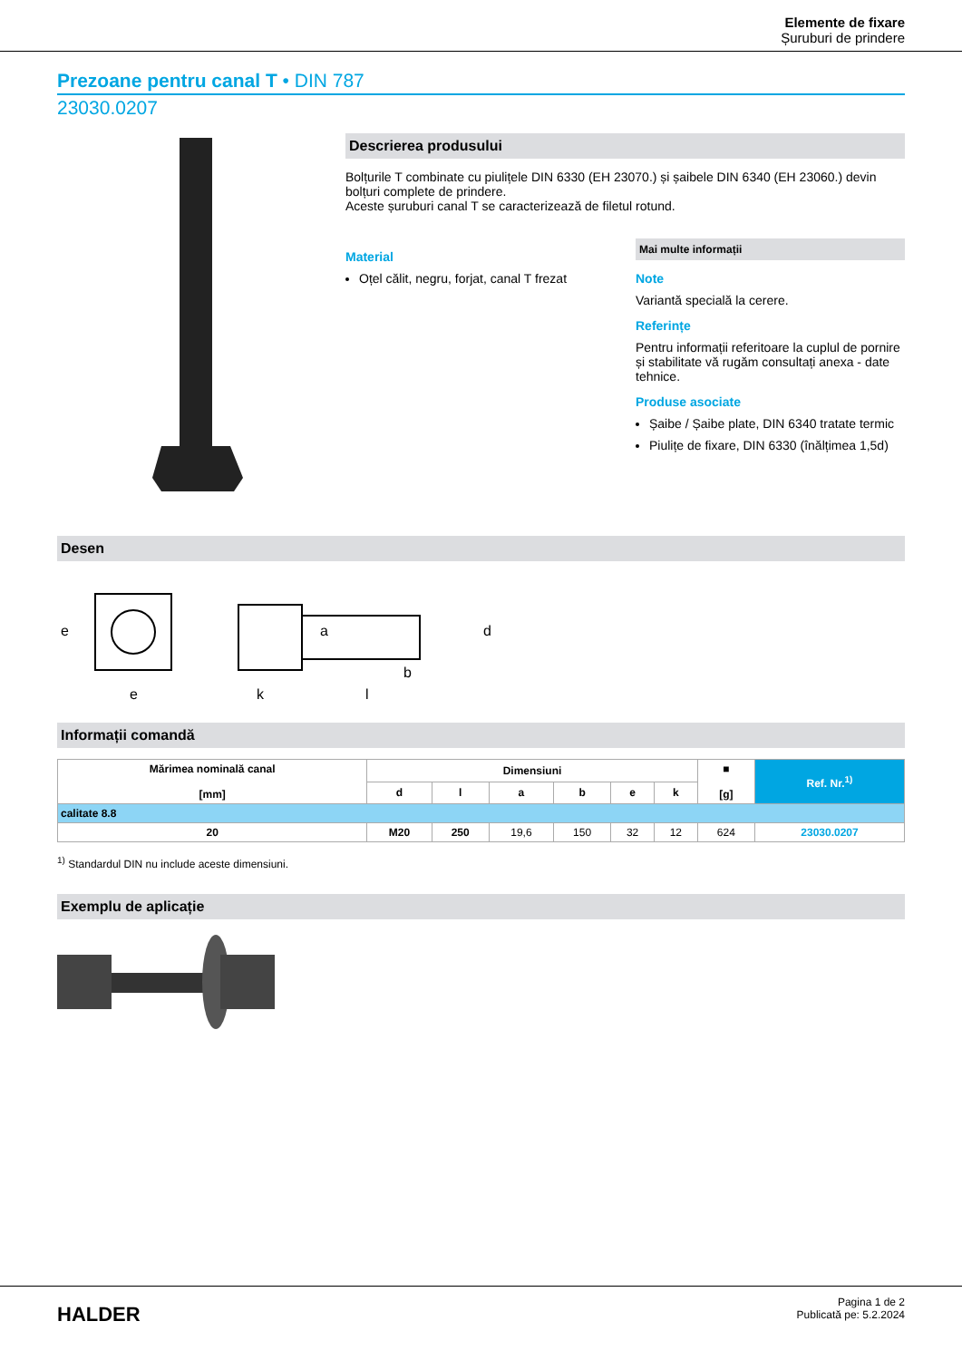Elemente de fixare
Șuruburi de prindere
Prezoane pentru canal T • DIN 787
23030.0207
Descrierea produsului
Bolțurile T combinate cu piulițele DIN 6330 (EH 23070.) și șaibele DIN 6340 (EH 23060.) devin bolțuri complete de prindere.
Aceste șuruburi canal T se caracterizează de filetul rotund.
Material
Oțel călit, negru, forjat, canal T frezat
Mai multe informații
Note
Variantă specială la cerere.
Referințe
Pentru informații referitoare la cuplul de pornire și stabilitate vă rugăm consultați anexa - date tehnice.
Produse asociate
Șaibe / Șaibe plate, DIN 6340 tratate termic
Piulițe de fixare, DIN 6330 (înălțimea 1,5d)
Desen
e
e
k
l
b
a
d
Informații comandă
| Mărimea nominală canal [mm] | Dimensiuni | | | | | | ■ [g] | Ref. Nr.<sup>1)</sup> |
| --- | --- | --- | --- | --- | --- | --- | --- | --- |
| | d | l | a | b | e | k | | |
| calitate 8.8 | | | | | | | | |
| 20 | M20 | 250 | 19,6 | 150 | 32 | 12 | 624 | 23030.0207 |
<sup>1)</sup> Standardul DIN nu include aceste dimensiuni.
Exemplu de aplicație
HALDER
Pagina 1 de 2
Publicată pe: 5.2.2024